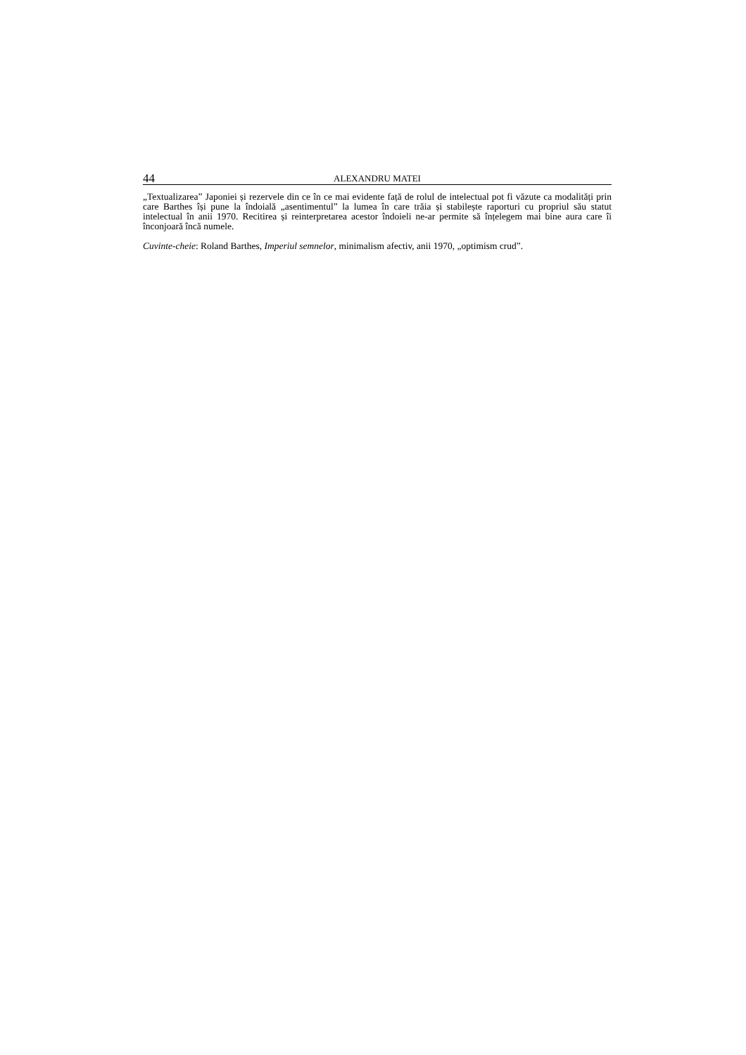44 ALEXANDRU MATEI
„Textualizarea” Japoniei și rezervele din ce în ce mai evidente față de rolul de intelectual pot fi văzute ca modalități prin care Barthes își pune la îndoială „asentimentul” la lumea în care trăia și stabilește raporturi cu propriul său statut intelectual în anii 1970. Recitirea și reinterpretarea acestor îndoieli ne-ar permite să înțelegem mai bine aura care îi înconjoară încă numele.
Cuvinte-cheie: Roland Barthes, Imperiul semnelor, minimalism afectiv, anii 1970, „optimism crud”.